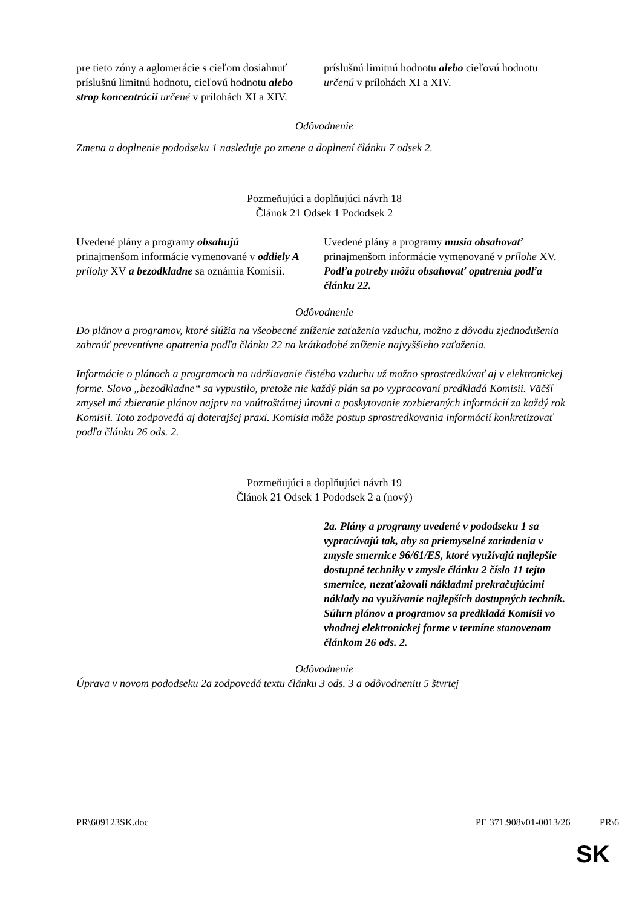| pre tieto zóny a aglomerácie s cieľom dosiahnuť príslušnú limitnú hodnotu, cieľovú hodnotu alebo strop koncentrácií určené v prílohách XI a XIV. | príslušnú limitnú hodnotu alebo cieľovú hodnotu určenú v prílohách XI a XIV. |
Odôvodnenie
Zmena a doplnenie pododseku 1 nasleduje po zmene a doplnení článku 7 odsek 2.
Pozmeňujúci a doplňujúci návrh 18
Článok 21 Odsek 1 Pododsek 2
| Uvedené plány a programy obsahujú prinajmenšom informácie vymenované v oddiely A prílohy XV a bezodkladne sa oznámia Komisii. | Uvedené plány a programy musia obsahovať prinajmenšom informácie vymenované v prílohe XV. Podľa potreby môžu obsahovať opatrenia podľa článku 22. |
Odôvodnenie
Do plánov a programov, ktoré slúžia na všeobecné zníženie zaťaženia vzduchu, možno z dôvodu zjednodušenia zahrnúť preventívne opatrenia podľa článku 22 na krátkodobé zníženie najvyššieho zaťaženia.
Informácie o plánoch a programoch na udržiavanie čistého vzduchu už možno sprostredkúvať aj v elektronickej forme. Slovo „bezodkladne“ sa vypustilo, pretože nie každý plán sa po vypracovaní predkladá Komisii. Väčší zmysel má zbieranie plánov najprv na vnútroštátnej úrovni a poskytovanie zozbieraných informácií za každý rok Komisii. Toto zodpovedá aj doterajšej praxi. Komisia môže postup sprostredkovania informácií konkretizovať podľa článku 26 ods. 2.
Pozmeňujúci a doplňujúci návrh 19
Článok 21 Odsek 1 Pododsek 2 a (nový)
| | 2a. Plány a programy uvedené v pododseku 1 sa vypracúvajú tak, aby sa priemyselné zariadenia v zmysle smernice 96/61/ES, ktoré využívajú najlepšie dostupné techniky v zmysle článku 2 číslo 11 tejto smernice, nezaťažovali nákladmi prekračujúcimi náklady na využívanie najlepších dostupných techník. Súhrn plánov a programov sa predkladá Komisii vo vhodnej elektronickej forme v termíne stanovenom článkom 26 ods. 2. |
Odôvodnenie
Úprava v novom pododseku 2a zodpovedá textu článku 3 ods. 3 a odôvodneniu 5 štvrtej
PR\609123SK.doc PE 371.908v01-0013/26 PR\6
SK